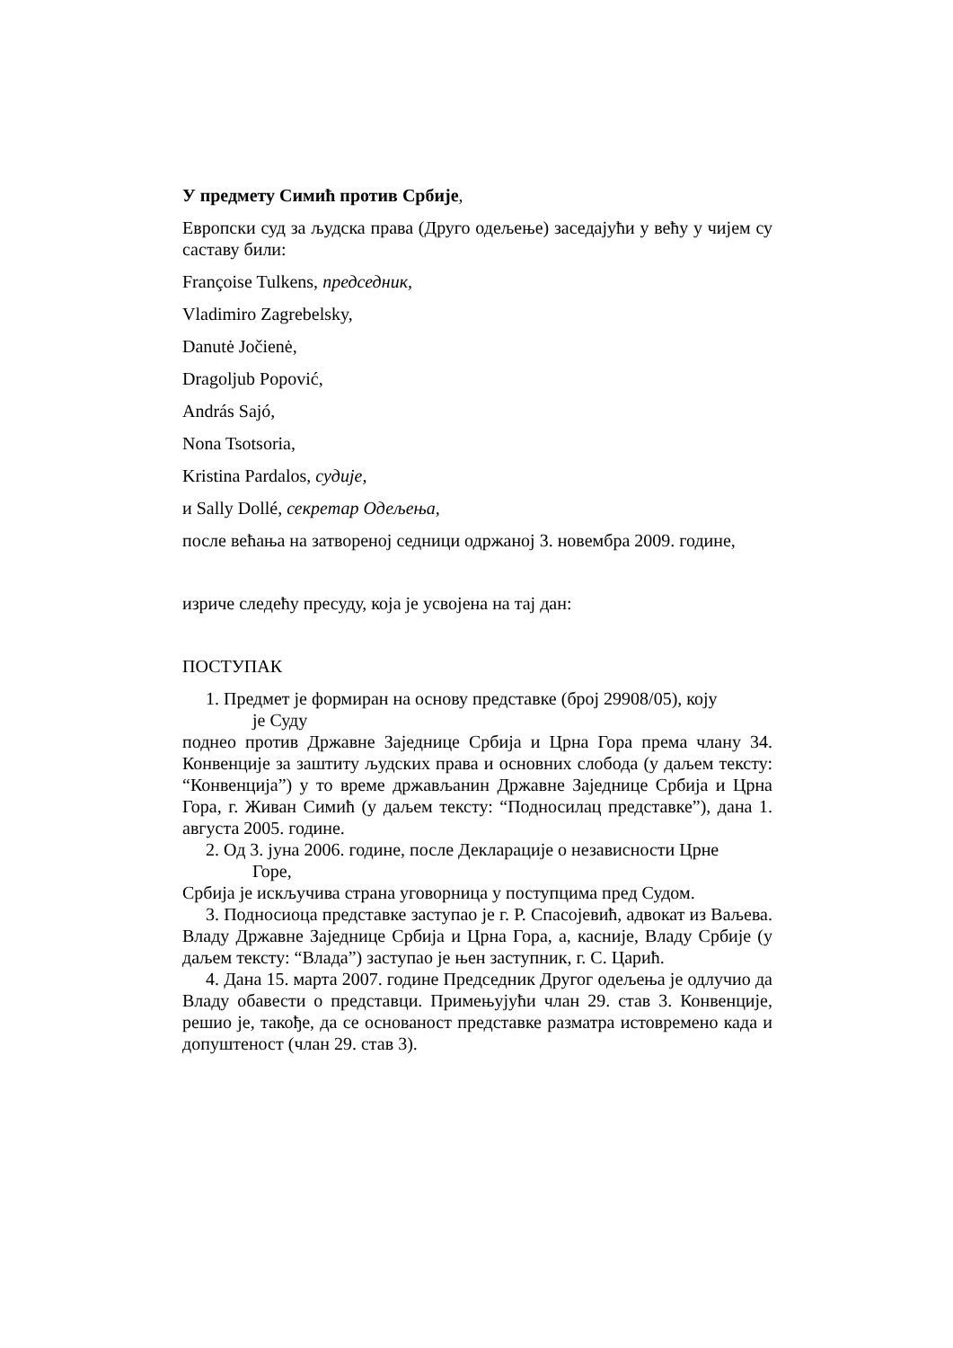У предмету Симић против Србије,
Европски суд за људска права (Друго одељење) заседајући у већу у чијем су саставу били:
Françoise Tulkens, председник,
Vladimiro Zagrebelsky,
Danutė Jočienė,
Dragoljub Popović,
András Sajó,
Nona Tsotsoria,
Kristina Pardalos, судије,
и Sally Dollé, секретар Одељења,
после већања на затвореној седници одржаној 3. новембра 2009. године,
изриче следећу пресуду, која је усвојена на тај дан:
ПОСТУПАК
1. Предмет је формиран на основу представке (број 29908/05), коју
је Суду
поднео против Државне Заједнице Србија и Црна Гора према члану 34. Конвенције за заштиту људских права и основних слобода (у даљем тексту: “Конвенција”) у то време држављанин Државне Заједнице Србија и Црна Гора, г. Живан Симић (у даљем тексту: “Подносилац представке”), дана 1. августа 2005. године.
2. Од 3. јуна 2006. године, после Декларације о независности Црне
Горе,
Србија је искључива страна уговорница у поступцима пред Судом.
3. Подносиоца представке заступао је г. Р. Спасојевић, адвокат из Ваљева. Владу Државне Заједнице Србија и Црна Гора, а, касније, Владу Србије (у даљем тексту: “Влада”) заступао је њен заступник, г. С. Царић.
4. Дана 15. марта 2007. године Председник Другог одељења је одлучио да Владу обавести о представци. Примењујући члан 29. став 3. Конвенције, решио је, такође, да се основаност представке разматра истовремено када и допуштеност (члан 29. став 3).